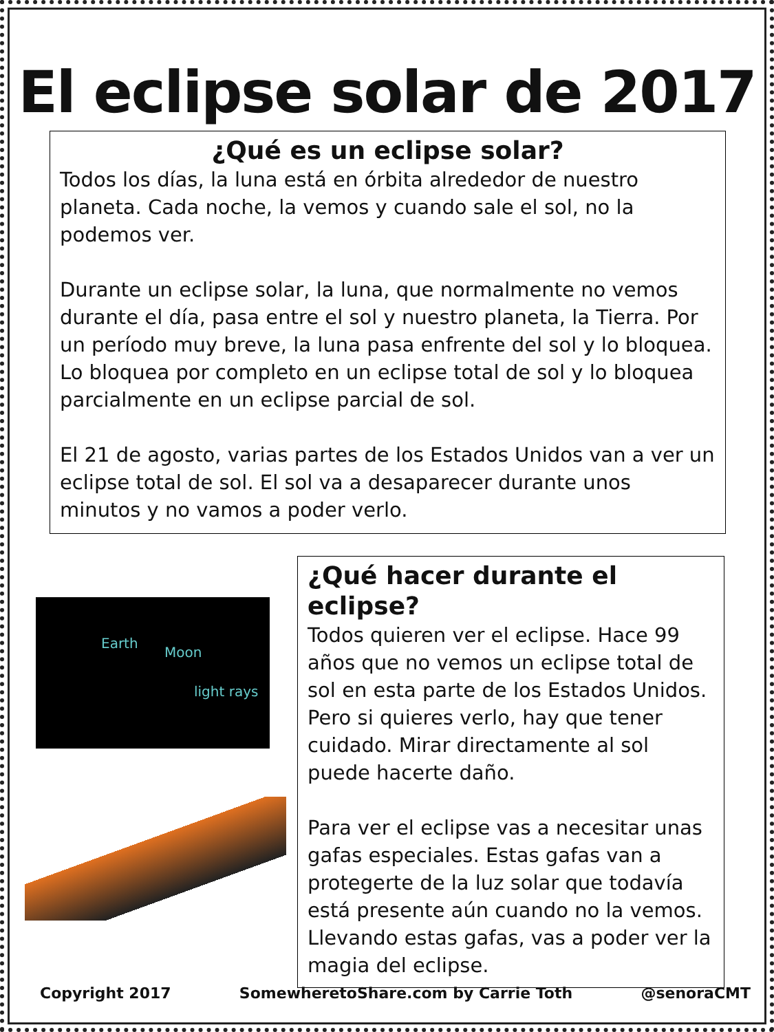El eclipse solar de 2017
¿Qué es un eclipse solar?
Todos los días, la luna está en órbita alrededor de nuestro planeta. Cada noche, la vemos y cuando sale el sol, no la podemos ver.
Durante un eclipse solar, la luna, que normalmente no vemos durante el día, pasa entre el sol y nuestro planeta, la Tierra. Por un período muy breve, la luna pasa enfrente del sol y lo bloquea. Lo bloquea por completo en un eclipse total de sol y lo bloquea parcialmente en un eclipse parcial de sol.
El 21 de agosto, varias partes de los Estados Unidos van a ver un eclipse total de sol. El sol va a desaparecer durante unos minutos y no vamos a poder verlo.
Earth
Moon
light rays
¿Qué hacer durante el eclipse?
Todos quieren ver el eclipse. Hace 99 años que no vemos un eclipse total de sol en esta parte de los Estados Unidos. Pero si quieres verlo, hay que tener cuidado. Mirar directamente al sol puede hacerte daño.
Para ver el eclipse vas a necesitar unas gafas especiales. Estas gafas van a protegerte de la luz solar que todavía está presente aún cuando no la vemos. Llevando estas gafas, vas a poder ver la magia del eclipse.
Copyright 2017 SomewheretoShare.com by Carrie Toth @senoraCMT